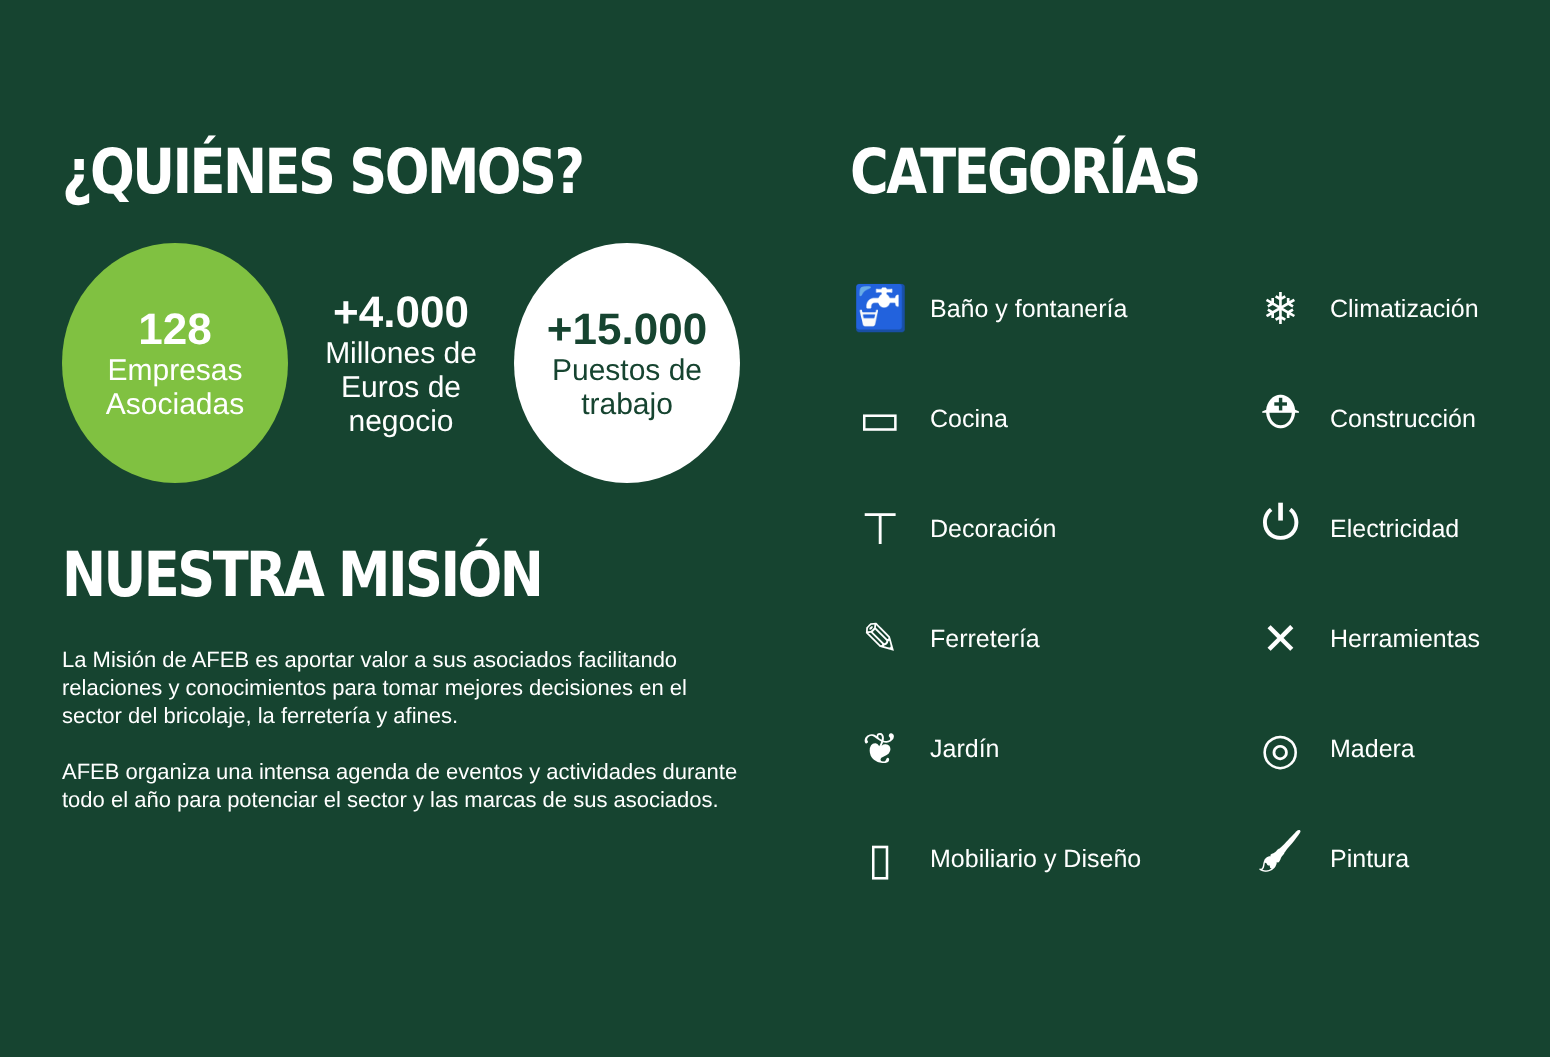¿QUIÉNES SOMOS?
128
Empresas Asociadas
+4.000
Millones de Euros de negocio
+15.000
Puestos de trabajo
NUESTRA MISIÓN
La Misión de AFEB es aportar valor a sus asociados facilitando relaciones y conocimientos para tomar mejores decisiones en el sector del bricolaje, la ferretería y afines.
AFEB organiza una intensa agenda de eventos y actividades durante todo el año para potenciar el sector y las marcas de sus asociados.
CATEGORÍAS
🚰 Baño y fontanería
❄ Climatización
▭ Cocina
⛑ Construcción
⊤ Decoración
⏻ Electricidad
✎ Ferretería
✕ Herramientas
❦ Jardín
◎ Madera
▯ Mobiliario y Diseño
🖌 Pintura